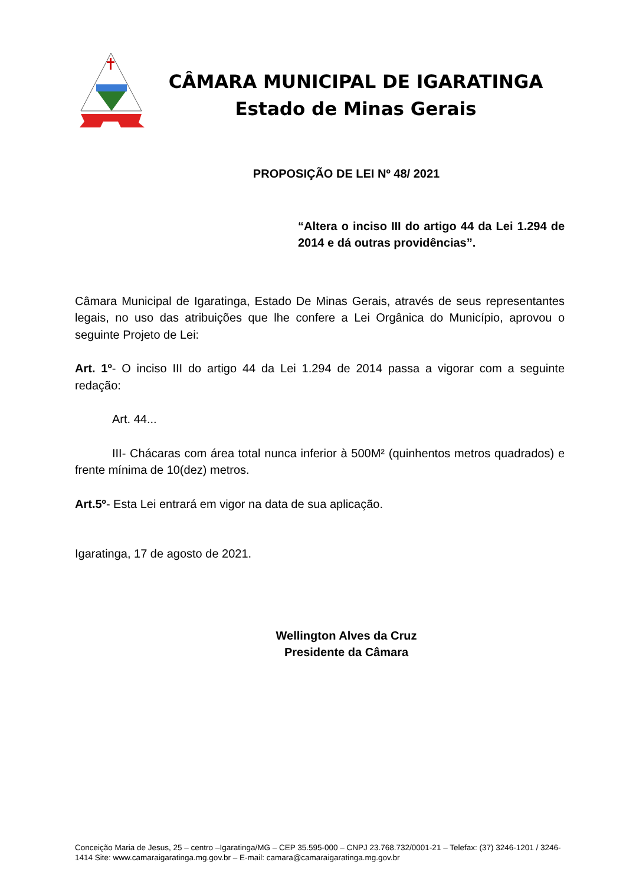CÂMARA MUNICIPAL DE IGARATINGA
Estado de Minas Gerais
PROPOSIÇÃO DE LEI Nº 48/ 2021
“Altera o inciso III do artigo 44 da Lei 1.294 de 2014 e dá outras providências”.
Câmara Municipal de Igaratinga, Estado De Minas Gerais, através de seus representantes legais, no uso das atribuições que lhe confere a Lei Orgânica do Município, aprovou o seguinte Projeto de Lei:
Art. 1º- O inciso III do artigo 44 da Lei 1.294 de 2014 passa a vigorar com a seguinte redação:
Art. 44...
III- Chácaras com área total nunca inferior à 500M² (quinhentos metros quadrados) e frente mínima de 10(dez) metros.
Art.5º- Esta Lei entrará em vigor na data de sua aplicação.
Igaratinga, 17 de agosto de 2021.
Wellington Alves da Cruz
Presidente da Câmara
Conceição Maria de Jesus, 25 – centro –Igaratinga/MG – CEP 35.595-000 – CNPJ 23.768.732/0001-21 – Telefax: (37) 3246-1201 / 3246-1414 Site: www.camaraigaratinga.mg.gov.br – E-mail: camara@camaraigaratinga.mg.gov.br